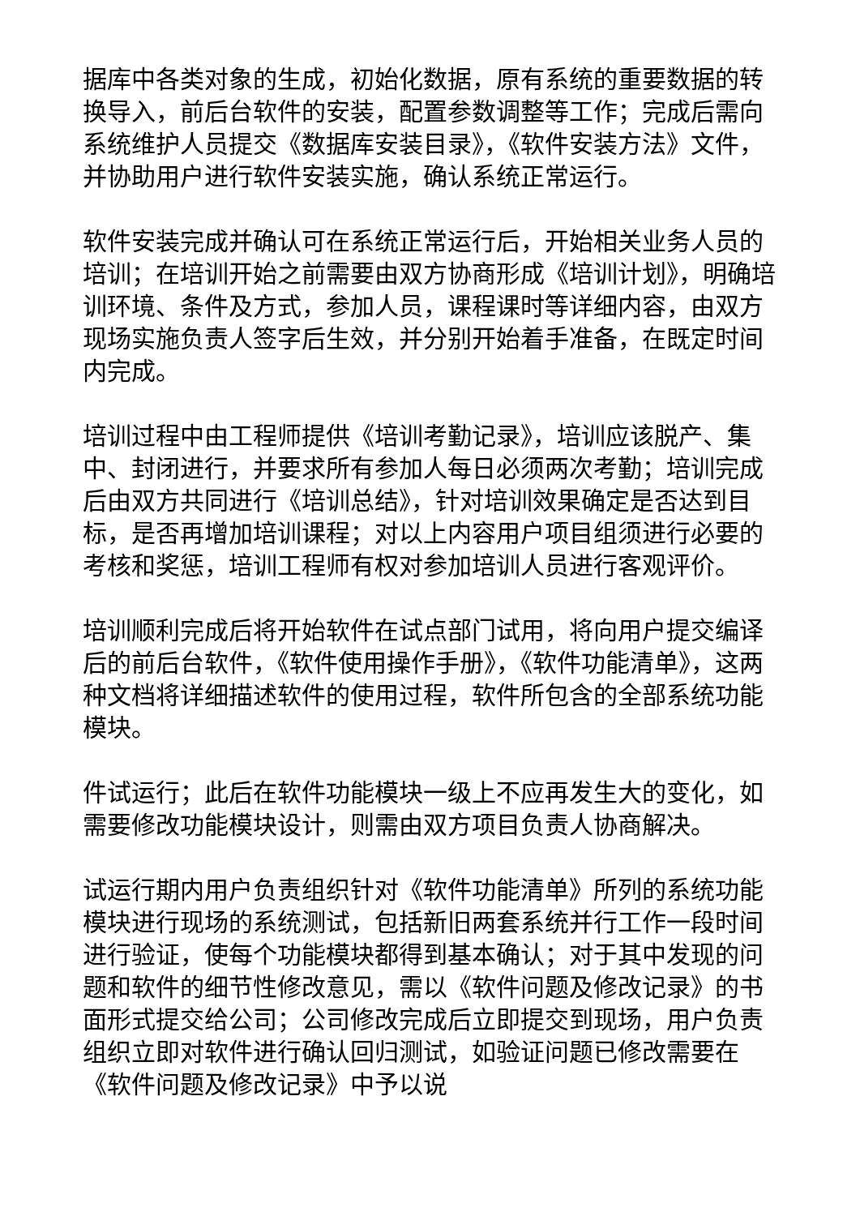据库中各类对象的生成，初始化数据，原有系统的重要数据的转换导入，前后台软件的安装，配置参数调整等工作；完成后需向系统维护人员提交《数据库安装目录》，《软件安装方法》文件，并协助用户进行软件安装实施，确认系统正常运行。
软件安装完成并确认可在系统正常运行后，开始相关业务人员的培训；在培训开始之前需要由双方协商形成《培训计划》，明确培训环境、条件及方式，参加人员，课程课时等详细内容，由双方现场实施负责人签字后生效，并分别开始着手准备，在既定时间内完成。
培训过程中由工程师提供《培训考勤记录》，培训应该脱产、集中、封闭进行，并要求所有参加人每日必须两次考勤；培训完成后由双方共同进行《培训总结》，针对培训效果确定是否达到目标，是否再增加培训课程；对以上内容用户项目组须进行必要的考核和奖惩，培训工程师有权对参加培训人员进行客观评价。
培训顺利完成后将开始软件在试点部门试用，将向用户提交编译后的前后台软件，《软件使用操作手册》，《软件功能清单》，这两种文档将详细描述软件的使用过程，软件所包含的全部系统功能模块。
件试运行；此后在软件功能模块一级上不应再发生大的变化，如需要修改功能模块设计，则需由双方项目负责人协商解决。
试运行期内用户负责组织针对《软件功能清单》所列的系统功能模块进行现场的系统测试，包括新旧两套系统并行工作一段时间进行验证，使每个功能模块都得到基本确认；对于其中发现的问题和软件的细节性修改意见，需以《软件问题及修改记录》的书面形式提交给公司；公司修改完成后立即提交到现场，用户负责组织立即对软件进行确认回归测试，如验证问题已修改需要在《软件问题及修改记录》中予以说